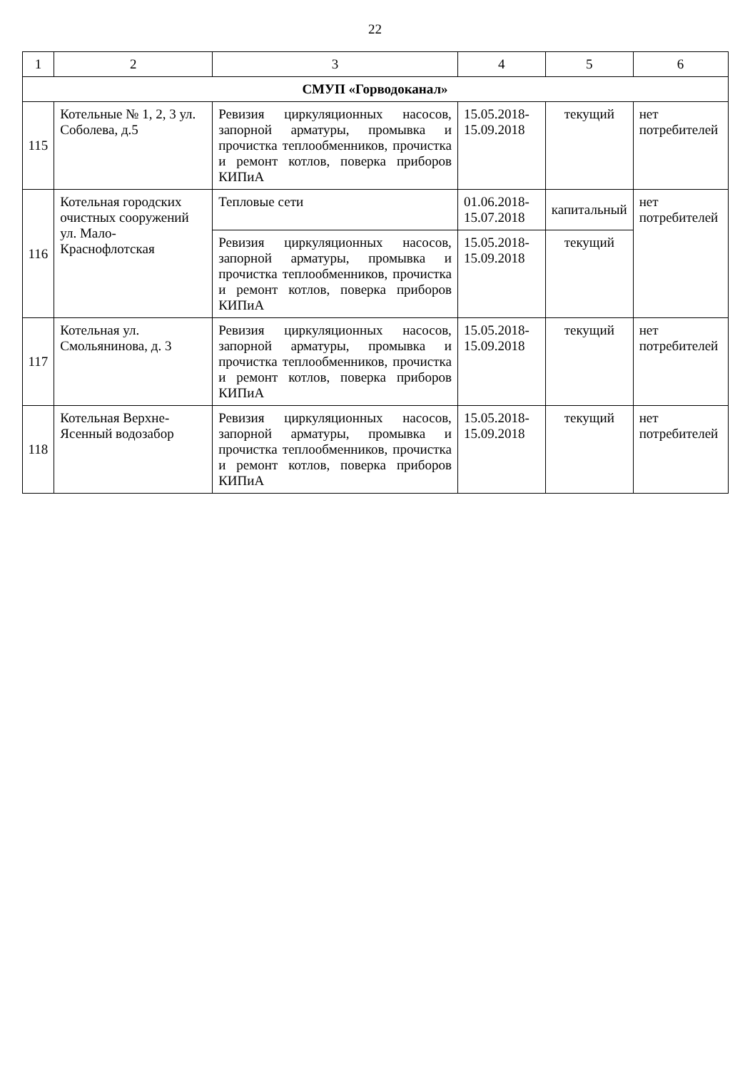22
| 1 | 2 | 3 | 4 | 5 | 6 |
| --- | --- | --- | --- | --- | --- |
| СМУП «Горводоканал» | | | | | |
| 115 | Котельные № 1, 2, 3 ул. Соболева, д.5 | Ревизия циркуляционных насосов, запорной арматуры, промывка и прочистка теплообменников, прочистка и ремонт котлов, поверка приборов КИПиА | 15.05.2018-15.09.2018 | текущий | нет потребителей |
| 116 | Котельная городских очистных сооружений ул. Мало-Краснофлотская | Тепловые сети | 01.06.2018-15.07.2018 | капитальный | нет потребителей |
| | | Ревизия циркуляционных насосов, запорной арматуры, промывка и прочистка теплообменников, прочистка и ремонт котлов, поверка приборов КИПиА | 15.05.2018-15.09.2018 | текущий | |
| 117 | Котельная ул. Смольянинова, д. 3 | Ревизия циркуляционных насосов, запорной арматуры, промывка и прочистка теплообменников, прочистка и ремонт котлов, поверка приборов КИПиА | 15.05.2018-15.09.2018 | текущий | нет потребителей |
| 118 | Котельная Верхне-Ясенный водозабор | Ревизия циркуляционных насосов, запорной арматуры, промывка и прочистка теплообменников, прочистка и ремонт котлов, поверка приборов КИПиА | 15.05.2018-15.09.2018 | текущий | нет потребителей |